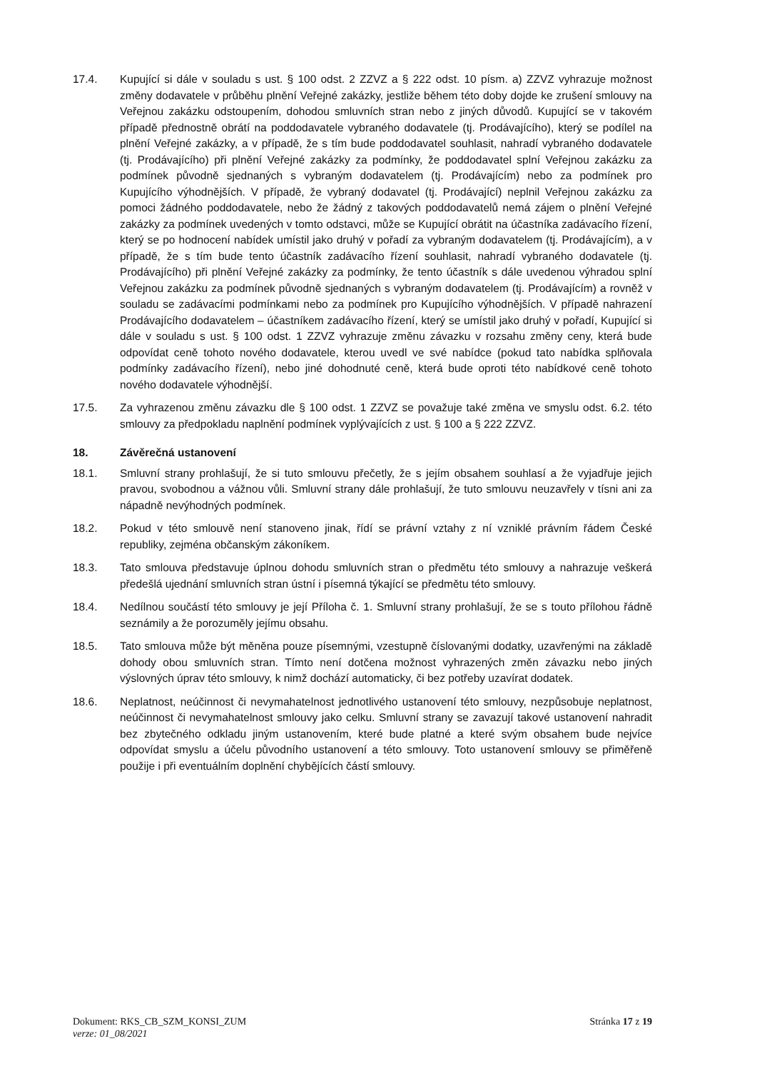17.4. Kupující si dále v souladu s ust. § 100 odst. 2 ZZVZ a § 222 odst. 10 písm. a) ZZVZ vyhrazuje možnost změny dodavatele v průběhu plnění Veřejné zakázky, jestliže během této doby dojde ke zrušení smlouvy na Veřejnou zakázku odstoupením, dohodou smluvních stran nebo z jiných důvodů. Kupující se v takovém případě přednostně obrátí na poddodavatele vybraného dodavatele (tj. Prodávajícího), který se podílel na plnění Veřejné zakázky, a v případě, že s tím bude poddodavatel souhlasit, nahradí vybraného dodavatele (tj. Prodávajícího) při plnění Veřejné zakázky za podmínky, že poddodavatel splní Veřejnou zakázku za podmínek původně sjednaných s vybraným dodavatelem (tj. Prodávajícím) nebo za podmínek pro Kupujícího výhodnějších. V případě, že vybraný dodavatel (tj. Prodávající) neplnil Veřejnou zakázku za pomoci žádného poddodavatele, nebo že žádný z takových poddodavatelů nemá zájem o plnění Veřejné zakázky za podmínek uvedených v tomto odstavci, může se Kupující obrátit na účastníka zadávacího řízení, který se po hodnocení nabídek umístil jako druhý v pořadí za vybraným dodavatelem (tj. Prodávajícím), a v případě, že s tím bude tento účastník zadávacího řízení souhlasit, nahradí vybraného dodavatele (tj. Prodávajícího) při plnění Veřejné zakázky za podmínky, že tento účastník s dále uvedenou výhradou splní Veřejnou zakázku za podmínek původně sjednaných s vybraným dodavatelem (tj. Prodávajícím) a rovněž v souladu se zadávacími podmínkami nebo za podmínek pro Kupujícího výhodnějších. V případě nahrazení Prodávajícího dodavatelem – účastníkem zadávacího řízení, který se umístil jako druhý v pořadí, Kupující si dále v souladu s ust. § 100 odst. 1 ZZVZ vyhrazuje změnu závazku v rozsahu změny ceny, která bude odpovídat ceně tohoto nového dodavatele, kterou uvedl ve své nabídce (pokud tato nabídka splňovala podmínky zadávacího řízení), nebo jiné dohodnuté ceně, která bude oproti této nabídkové ceně tohoto nového dodavatele výhodnější.
17.5. Za vyhrazenou změnu závazku dle § 100 odst. 1 ZZVZ se považuje také změna ve smyslu odst. 6.2. této smlouvy za předpokladu naplnění podmínek vyplývajících z ust. § 100 a § 222 ZZVZ.
18. Závěrečná ustanovení
18.1. Smluvní strany prohlašují, že si tuto smlouvu přečetly, že s jejím obsahem souhlasí a že vyjadřuje jejich pravou, svobodnou a vážnou vůli. Smluvní strany dále prohlašují, že tuto smlouvu neuzavřely v tísni ani za nápadně nevýhodných podmínek.
18.2. Pokud v této smlouvě není stanoveno jinak, řídí se právní vztahy z ní vzniklé právním řádem České republiky, zejména občanským zákoníkem.
18.3. Tato smlouva představuje úplnou dohodu smluvních stran o předmětu této smlouvy a nahrazuje veškerá předešlá ujednání smluvních stran ústní i písemná týkající se předmětu této smlouvy.
18.4. Nedílnou součástí této smlouvy je její Příloha č. 1. Smluvní strany prohlašují, že se s touto přílohou řádně seznámily a že porozuměly jejímu obsahu.
18.5. Tato smlouva může být měněna pouze písemnými, vzestupně číslovanými dodatky, uzavřenými na základě dohody obou smluvních stran. Tímto není dotčena možnost vyhrazených změn závazku nebo jiných výslovných úprav této smlouvy, k nimž dochází automaticky, či bez potřeby uzavírat dodatek.
18.6. Neplatnost, neúčinnost či nevymahatelnost jednotlivého ustanovení této smlouvy, nezpůsobuje neplatnost, neúčinnost či nevymahatelnost smlouvy jako celku. Smluvní strany se zavazují takové ustanovení nahradit bez zbytečného odkladu jiným ustanovením, které bude platné a které svým obsahem bude nejvíce odpovídat smyslu a účelu původního ustanovení a této smlouvy. Toto ustanovení smlouvy se přiměřeně použije i při eventuálním doplnění chybějících částí smlouvy.
Dokument: RKS_CB_SZM_KONSI_ZUM
verze: 01_08/2021
Stránka 17 z 19